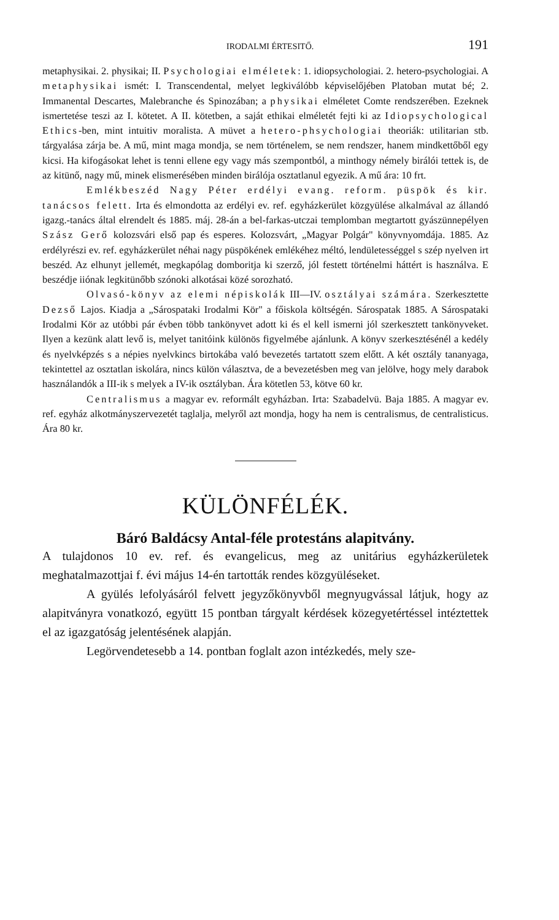IRODALMI ÉRTESITŐ. 191
metaphysikai. 2. physikai; II. Psychologiai elméletek: 1. idiopsychologiai. 2. hetero-psychologiai. A metaphysikai ismét: I. Transcendental, melyet legkiválóbb képviselőjében Platoban mutat bé; 2. Immanental Descartes, Malebranche és Spinozában; a physikai elméletet Comte rendszerében. Ezeknek ismertetése teszi az I. kötetet. A II. kötetben, a saját ethikai elméletét fejti ki az Idiopsychological Ethics-ben, mint intuitiv moralista. A müvet a hetero-phsychologiai theoriák: utilitarian stb. tárgyalása zárja be. A mű, mint maga mondja, se nem történelem, se nem rendszer, hanem mindkettőből egy kicsi. Ha kifogásokat lehet is tenni ellene egy vagy más szempontból, a minthogy némely birálói tettek is, de az kitünő, nagy mű, minek elismerésében minden birálója osztatlanul egyezik. A mű ára: 10 frt.
Emlékbeszéd Nagy Péter erdélyi evang. reform. püspök és kir. tanácsos felett. Irta és elmondotta az erdélyi ev. ref. egyházkerület közgyülése alkalmával az állandó igazg.-tanács által elrendelt és 1885. máj. 28-án a bel-farkas-utczai templomban megtartott gyászünnepélyen Szász Gerő kolozsvári első pap és esperes. Kolozsvárt, „Magyar Polgár" könyvnyomdája. 1885. Az erdélyrészi ev. ref. egyházkerület néhai nagy püspökének emlékéhez méltó, lendületességgel s szép nyelven irt beszéd. Az elhunyt jellemét, megkapólag domboritja ki szerző, jól festett történelmi háttért is használva. E beszédje iiónak legkitünőbb szónoki alkotásai közé sorozható.
Olvasó-könyv az elemi népiskolák III—IV. osztályai számára. Szerkesztette Dezső Lajos. Kiadja a „Sárospataki Irodalmi Kör" a főiskola költségén. Sárospatak 1885. A Sárospataki Irodalmi Kör az utóbbi pár évben több tankönyvet adott ki és el kell ismerni jól szerkesztett tankönyveket. Ilyen a kezünk alatt levő is, melyet tanitóink különös figyelmébe ajánlunk. A könyv szerkesztésénél a kedély és nyelvképzés s a népies nyelvkincs birtokába való bevezetés tartatott szem előtt. A két osztály tananyaga, tekintettel az osztatlan iskolára, nincs külön választva, de a bevezetésben meg van jelölve, hogy mely darabok használandók a III-ik s melyek a IV-ik osztályban. Ára kötetlen 53, kötve 60 kr.
Centralismus a magyar ev. reformált egyházban. Irta: Szabadelvü. Baja 1885. A magyar ev. ref. egyház alkotmányszervezetét taglalja, melyről azt mondja, hogy ha nem is centralismus, de centralisticus. Ára 80 kr.
KÜLÖNFÉLÉK.
Báró Baldácsy Antal-féle protestáns alapitvány.
A tulajdonos 10 ev. ref. és evangelicus, meg az unitárius egyházkerületek meghatalmazottjai f. évi május 14-én tartották rendes közgyüléseket.
A gyülés lefolyásáról felvett jegyzőkönyvből megnyugvással látjuk, hogy az alapitványra vonatkozó, együtt 15 pontban tárgyalt kérdések közegyetértéssel intéztettek el az igazgatóság jelentésének alapján.
Legörvendetesebb a 14. pontban foglalt azon intézkedés, mely sze-